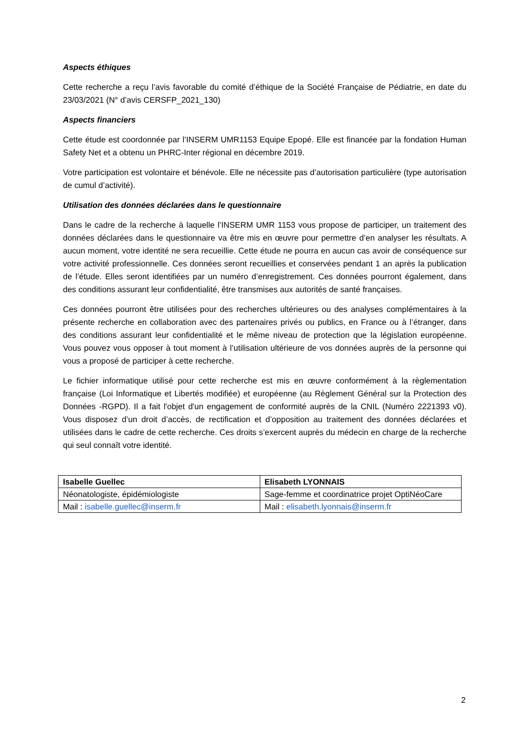Aspects éthiques
Cette recherche a reçu l’avis favorable du comité d’éthique de la Société Française de Pédiatrie, en date du 23/03/2021 (N° d’avis CERSFP_2021_130)
Aspects financiers
Cette étude est coordonnée par l’INSERM UMR1153 Equipe Epopé. Elle est financée par la fondation Human Safety Net et a obtenu un PHRC-Inter régional en décembre 2019.
Votre participation est volontaire et bénévole. Elle ne nécessite pas d’autorisation particulière (type autorisation de cumul d’activité).
Utilisation des données déclarées dans le questionnaire
Dans le cadre de la recherche à laquelle l’INSERM UMR 1153 vous propose de participer, un traitement des données déclarées dans le questionnaire va être mis en œuvre pour permettre d’en analyser les résultats. A aucun moment, votre identité ne sera recueillie. Cette étude ne pourra en aucun cas avoir de conséquence sur votre activité professionnelle. Ces données seront recueillies et conservées pendant 1 an après la publication de l’étude. Elles seront identifiées par un numéro d’enregistrement. Ces données pourront également, dans des conditions assurant leur confidentialité, être transmises aux autorités de santé françaises.
Ces données pourront être utilisées pour des recherches ultérieures ou des analyses complémentaires à la présente recherche en collaboration avec des partenaires privés ou publics, en France ou à l’étranger, dans des conditions assurant leur confidentialité et le même niveau de protection que la législation européenne. Vous pouvez vous opposer à tout moment à l’utilisation ultérieure de vos données auprès de la personne qui vous a proposé de participer à cette recherche.
Le fichier informatique utilisé pour cette recherche est mis en œuvre conformément à la règlementation française (Loi Informatique et Libertés modifiée) et européenne (au Règlement Général sur la Protection des Données -RGPD). Il a fait l'objet d'un engagement de conformité auprès de la CNIL (Numéro 2221393 v0). Vous disposez d’un droit d’accès, de rectification et d’opposition au traitement des données déclarées et utilisées dans le cadre de cette recherche. Ces droits s’exercent auprès du médecin en charge de la recherche qui seul connaît votre identité.
| Isabelle Guellec | Elisabeth LYONNAIS |
| Néonatologiste, épidémiologiste | Sage-femme et coordinatrice projet OptiNéoCare |
| Mail : isabelle.guellec@inserm.fr | Mail : elisabeth.lyonnais@inserm.fr |
2